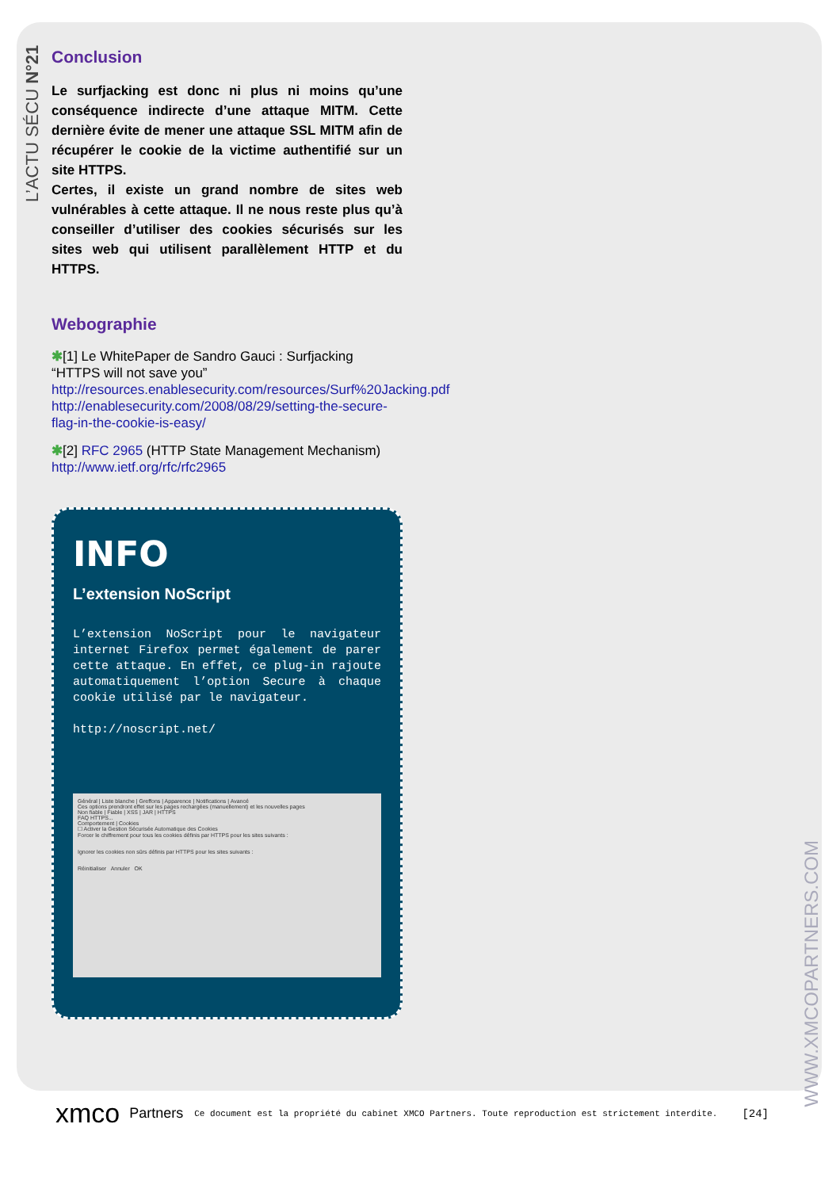L’ACTU SÉCU N°21
WWW.XMCOPARTNERS.COM
Conclusion
Le surfjacking est donc ni plus ni moins qu’une conséquence indirecte d’une attaque MITM. Cette dernière évite de mener une attaque SSL MITM afin de récupérer le cookie de la victime authentifié sur un site HTTPS.
Certes, il existe un grand nombre de sites web vulnérables à cette attaque. Il ne nous reste plus qu’à conseiller d’utiliser des cookies sécurisés sur les sites web qui utilisent parallèlement HTTP et du HTTPS.
Webographie
✱[1] Le WhitePaper de Sandro Gauci : Surfjacking “HTTPS will not save you”
http://resources.enablesecurity.com/resources/Surf%20Jacking.pdf
http://enablesecurity.com/2008/08/29/setting-the-secure-flag-in-the-cookie-is-easy/
✱[2] RFC 2965 (HTTP State Management Mechanism)
http://www.ietf.org/rfc/rfc2965
INFO
L’extension NoScript
L’extension NoScript pour le navigateur internet Firefox permet également de parer cette attaque. En effet, ce plug-in rajoute automatiquement l’option Secure à chaque cookie utilisé par le navigateur.
http://noscript.net/
Général | Liste blanche | Greffons | Apparence | Notifications | Avancé
Ces options prendront effet sur les pages rechargées (manuellement) et les nouvelles pages
Non fiable | Fiable | XSS | JAR | HTTPS
FAQ HTTPS...
Comportement | Cookies
☐ Activer la Gestion Sécurisée Automatique des Cookies
Forcer le chiffrement pour tous les cookies définis par HTTPS pour les sites suivants :
Ignorer les cookies non sûrs définis par HTTPS pour les sites suivants :
Réinitialiser Annuler OK
xmco Partners Ce document est la propriété du cabinet XMCO Partners. Toute reproduction est strictement interdite. [24]